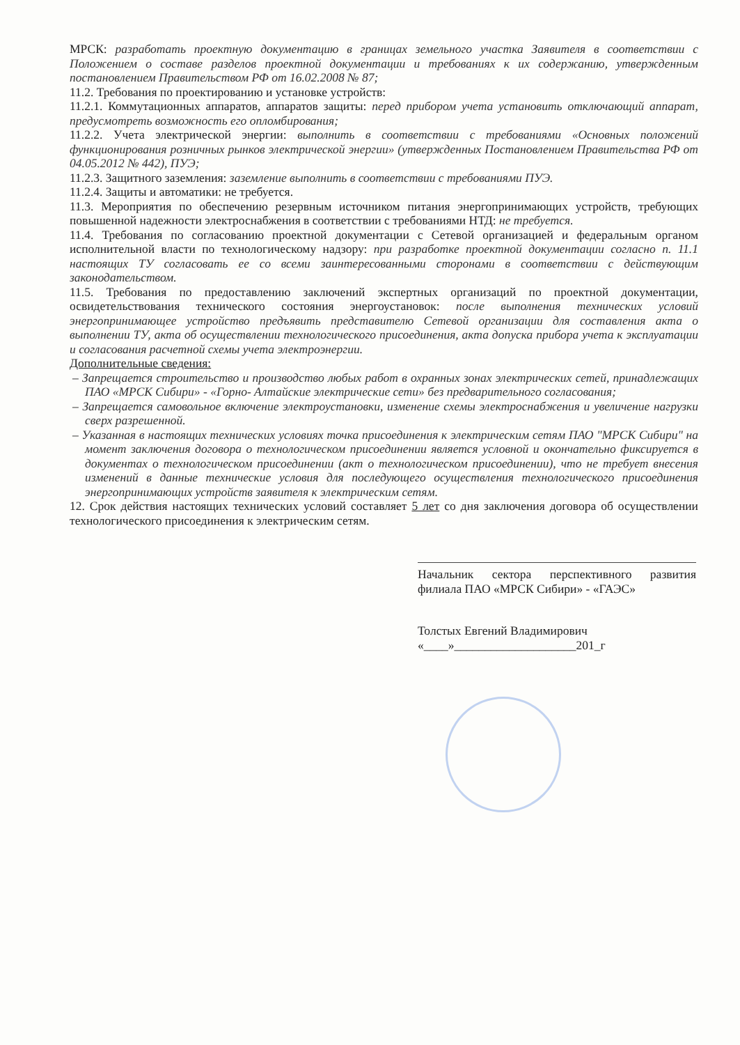МРСК: разработать проектную документацию в границах земельного участка Заявителя в соответствии с Положением о составе разделов проектной документации и требованиях к их содержанию, утвержденным постановлением Правительством РФ от 16.02.2008 № 87;
11.2. Требования по проектированию и установке устройств:
11.2.1. Коммутационных аппаратов, аппаратов защиты: перед прибором учета установить отключающий аппарат, предусмотреть возможность его опломбирования;
11.2.2. Учета электрической энергии: выполнить в соответствии с требованиями «Основных положений функционирования розничных рынков электрической энергии» (утвержденных Постановлением Правительства РФ от 04.05.2012 № 442), ПУЭ;
11.2.3. Защитного заземления: заземление выполнить в соответствии с требованиями ПУЭ.
11.2.4. Защиты и автоматики: не требуется.
11.3. Мероприятия по обеспечению резервным источником питания энергопринимающих устройств, требующих повышенной надежности электроснабжения в соответствии с требованиями НТД: не требуется.
11.4. Требования по согласованию проектной документации с Сетевой организацией и федеральным органом исполнительной власти по технологическому надзору: при разработке проектной документации согласно п. 11.1 настоящих ТУ согласовать ее со всеми заинтересованными сторонами в соответствии с действующим законодательством.
11.5. Требования по предоставлению заключений экспертных организаций по проектной документации, освидетельствования технического состояния энергоустановок: после выполнения технических условий энергопринимающее устройство предъявить представителю Сетевой организации для составления акта о выполнении ТУ, акта об осуществлении технологического присоединения, акта допуска прибора учета к эксплуатации и согласования расчетной схемы учета электроэнергии.
Дополнительные сведения:
– Запрещается строительство и производство любых работ в охранных зонах электрических сетей, принадлежащих ПАО «МРСК Сибири» - «Горно- Алтайские электрические сети» без предварительного согласования;
– Запрещается самовольное включение электроустановки, изменение схемы электроснабжения и увеличение нагрузки сверх разрешенной.
– Указанная в настоящих технических условиях точка присоединения к электрическим сетям ПАО "МРСК Сибири" на момент заключения договора о технологическом присоединении является условной и окончательно фиксируется в документах о технологическом присоединении (акт о технологическом присоединении), что не требует внесения изменений в данные технические условия для последующего осуществления технологического присоединения энергопринимающих устройств заявителя к электрическим сетям.
12. Срок действия настоящих технических условий составляет 5 лет со дня заключения договора об осуществлении технологического присоединения к электрическим сетям.
Начальник сектора перспективного развития филиала ПАО «МРСК Сибири» - «ГАЭС»
Толстых Евгений Владимирович
«____»____________________201_г